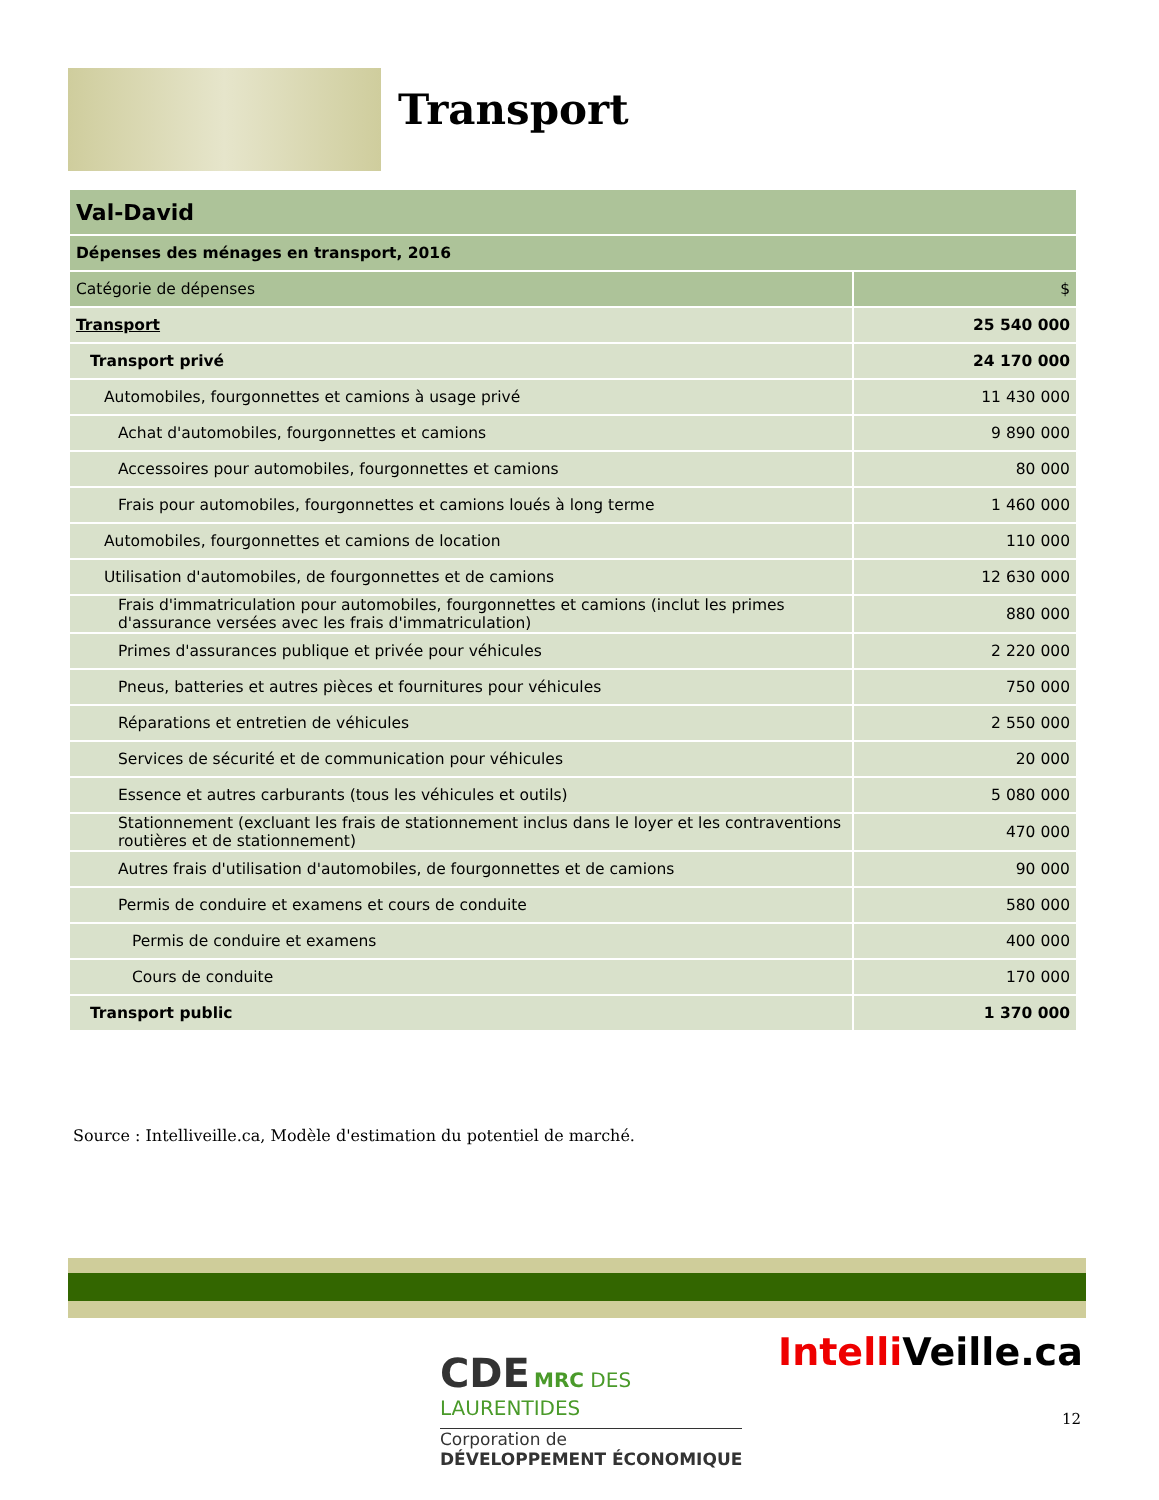Transport
| Val-David | |
| --- | --- |
| Dépenses des ménages en transport, 2016 | |
| Catégorie de dépenses | $ |
| Transport | 25 540 000 |
| Transport privé | 24 170 000 |
| Automobiles, fourgonnettes et camions à usage privé | 11 430 000 |
| Achat d'automobiles, fourgonnettes et camions | 9 890 000 |
| Accessoires pour automobiles, fourgonnettes et camions | 80 000 |
| Frais pour automobiles, fourgonnettes et camions loués à long terme | 1 460 000 |
| Automobiles, fourgonnettes et camions de location | 110 000 |
| Utilisation d'automobiles, de fourgonnettes et de camions | 12 630 000 |
| Frais d'immatriculation pour automobiles, fourgonnettes et camions (inclut les primes d'assurance versées avec les frais d'immatriculation) | 880 000 |
| Primes d'assurances publique et privée pour véhicules | 2 220 000 |
| Pneus, batteries et autres pièces et fournitures pour véhicules | 750 000 |
| Réparations et entretien de véhicules | 2 550 000 |
| Services de sécurité et de communication pour véhicules | 20 000 |
| Essence et autres carburants (tous les véhicules et outils) | 5 080 000 |
| Stationnement (excluant les frais de stationnement inclus dans le loyer et les contraventions routières et de stationnement) | 470 000 |
| Autres frais d'utilisation d'automobiles, de fourgonnettes et de camions | 90 000 |
| Permis de conduire et examens et cours de conduite | 580 000 |
| Permis de conduire et examens | 400 000 |
| Cours de conduite | 170 000 |
| Transport public | 1 370 000 |
Source : Intelliveille.ca, Modèle d'estimation du potentiel de marché.
CDE MRC DES
LAURENTIDES
Corporation de
DÉVELOPPEMENT ÉCONOMIQUE
Intelli Veille.ca
12